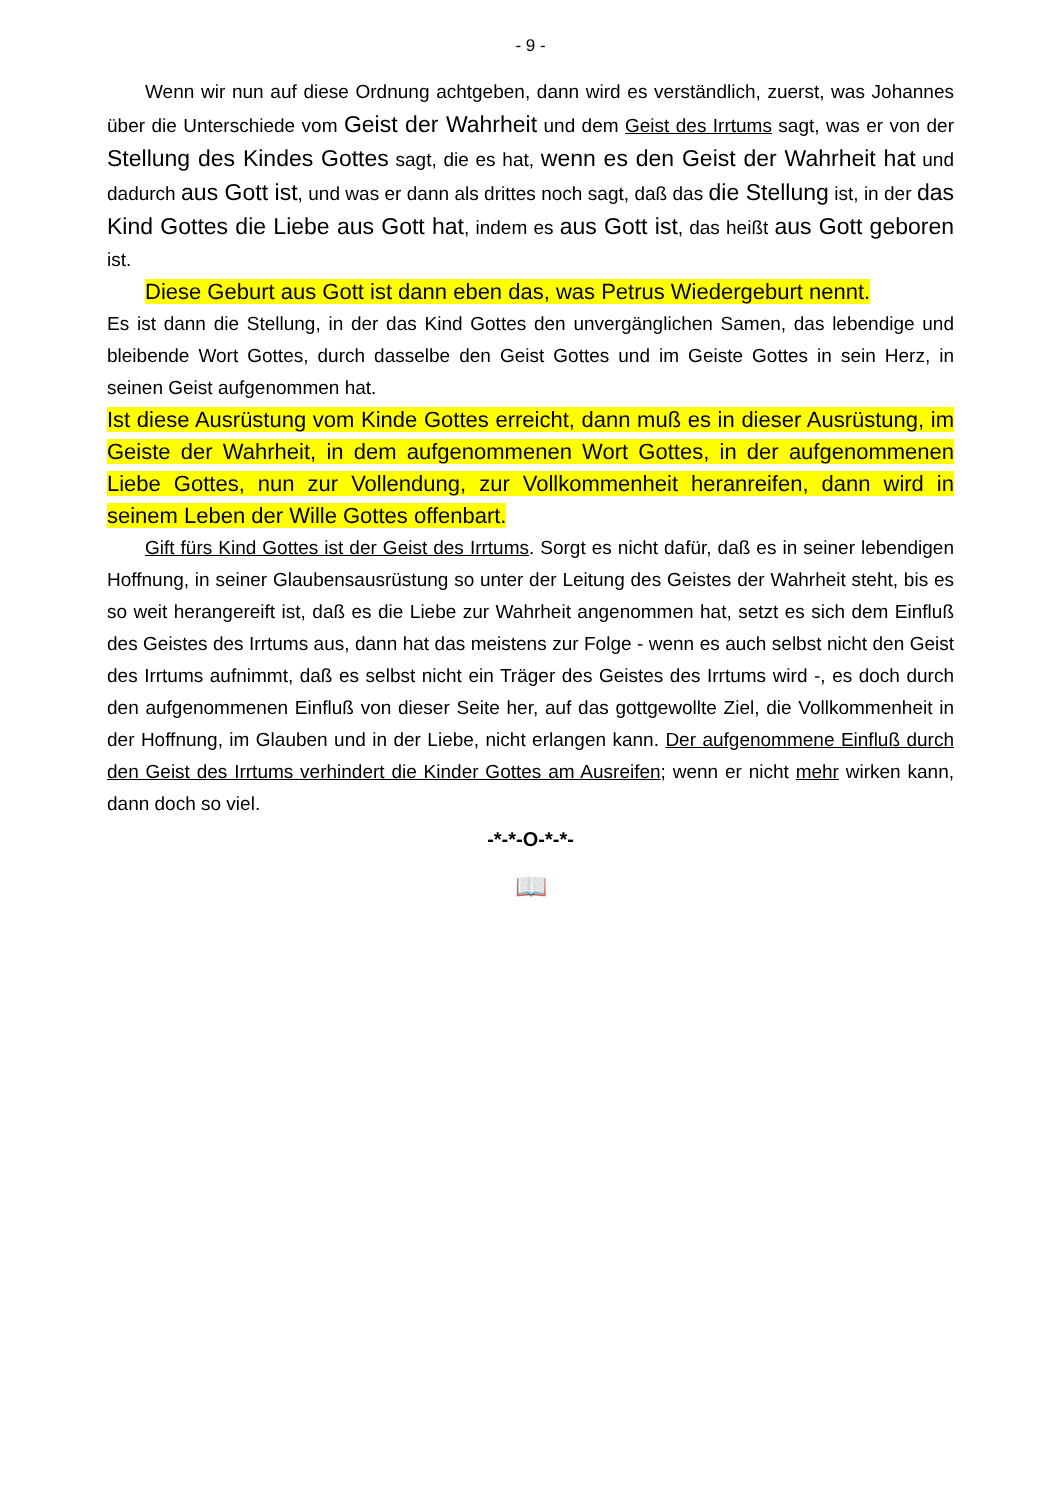- 9 -
Wenn wir nun auf diese Ordnung achtgeben, dann wird es verständlich, zuerst, was Johannes über die Unterschiede vom Geist der Wahrheit und dem Geist des Irrtums sagt, was er von der Stellung des Kindes Gottes sagt, die es hat, wenn es den Geist der Wahrheit hat und dadurch aus Gott ist, und was er dann als drittes noch sagt, daß das die Stellung ist, in der das Kind Gottes die Liebe aus Gott hat, indem es aus Gott ist, das heißt aus Gott geboren ist.
Diese Geburt aus Gott ist dann eben das, was Petrus Wiedergeburt nennt.
Es ist dann die Stellung, in der das Kind Gottes den unvergänglichen Samen, das lebendige und bleibende Wort Gottes, durch dasselbe den Geist Gottes und im Geiste Gottes in sein Herz, in seinen Geist aufgenommen hat.
Ist diese Ausrüstung vom Kinde Gottes erreicht, dann muß es in dieser Ausrüstung, im Geiste der Wahrheit, in dem aufgenommenen Wort Gottes, in der aufgenommenen Liebe Gottes, nun zur Vollendung, zur Vollkommenheit heranreifen, dann wird in seinem Leben der Wille Gottes offenbart.
Gift fürs Kind Gottes ist der Geist des Irrtums. Sorgt es nicht dafür, daß es in seiner lebendigen Hoffnung, in seiner Glaubensausrüstung so unter der Leitung des Geistes der Wahrheit steht, bis es so weit herangereift ist, daß es die Liebe zur Wahrheit angenommen hat, setzt es sich dem Einfluß des Geistes des Irrtums aus, dann hat das meistens zur Folge - wenn es auch selbst nicht den Geist des Irrtums aufnimmt, daß es selbst nicht ein Träger des Geistes des Irrtums wird -, es doch durch den aufgenommenen Einfluß von dieser Seite her, auf das gottgewollte Ziel, die Vollkommenheit in der Hoffnung, im Glauben und in der Liebe, nicht erlangen kann. Der aufgenommene Einfluß durch den Geist des Irrtums verhindert die Kinder Gottes am Ausreifen; wenn er nicht mehr wirken kann, dann doch so viel.
-*-*-O-*-*-
📖